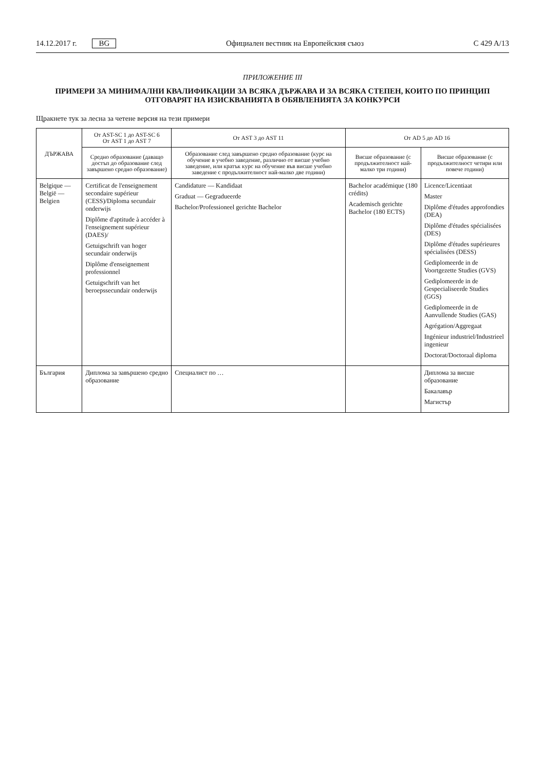14.12.2017 г. BG Официален вестник на Европейския съюз C 429 A/13
ПРИЛОЖЕНИЕ III
ПРИМЕРИ ЗА МИНИМАЛНИ КВАЛИФИКАЦИИ ЗА ВСЯКА ДЪРЖАВА И ЗА ВСЯКА СТЕПЕН, КОИТО ПО ПРИНЦИП ОТГОВАРЯТ НА ИЗИСКВАНИЯТА В ОБЯВЛЕНИЯТА ЗА КОНКУРСИ
Щракнете тук за лесна за четене версия на тези примери
| ДЪРЖАВА | От AST-SC 1 до AST-SC 6 От AST 1 до AST 7 | От AST 3 до AST 11 | От AD 5 до AD 16 | |
| --- | --- | --- | --- | --- |
| | Средно образование (даващо достъп до образование след завършено средно образование) | Образование след завършено средно образование (курс на обучение в учебно заведение, различно от висше учебно заведение, или кратък курс на обучение във висше учебно заведение с продължителност най-малко две години) | Висше образование (с продължителност най-малко три години) | Висше образование (с продължителност четири или повече години) |
| Belgique — België — Belgien | Certificat de l'enseignement secondaire supérieur (CESS)/Diploma secundair onderwijs Diplôme d'aptitude à accéder à l'enseignement supérieur (DAES)/ Getuigschrift van hoger secundair onderwijs Diplôme d'enseignement professionnel Getuigschrift van het beroepssecundair onderwijs | Candidature — Kandidaat Graduat — Gegradueerde Bachelor/Professioneel gerichte Bachelor | Bachelor académique (180 crédits) Academisch gerichte Bachelor (180 ECTS) | Licence/Licentiaat Master Diplôme d'études approfondies (DEA) Diplôme d'études spécialisées (DES) Diplôme d'études supérieures spécialisées (DESS) Gediplomeerde in de Voortgezette Studies (GVS) Gediplomeerde in de Gespecialiseerde Studies (GGS) Gediplomeerde in de Aanvullende Studies (GAS) Agrégation/Aggregaat Ingénieur industriel/Industrieel ingenieur Doctorat/Doctoraal diploma |
| България | Диплома за завършено средно образование | Специалист по … | | Диплома за висше образование Бакалавър Магистър |